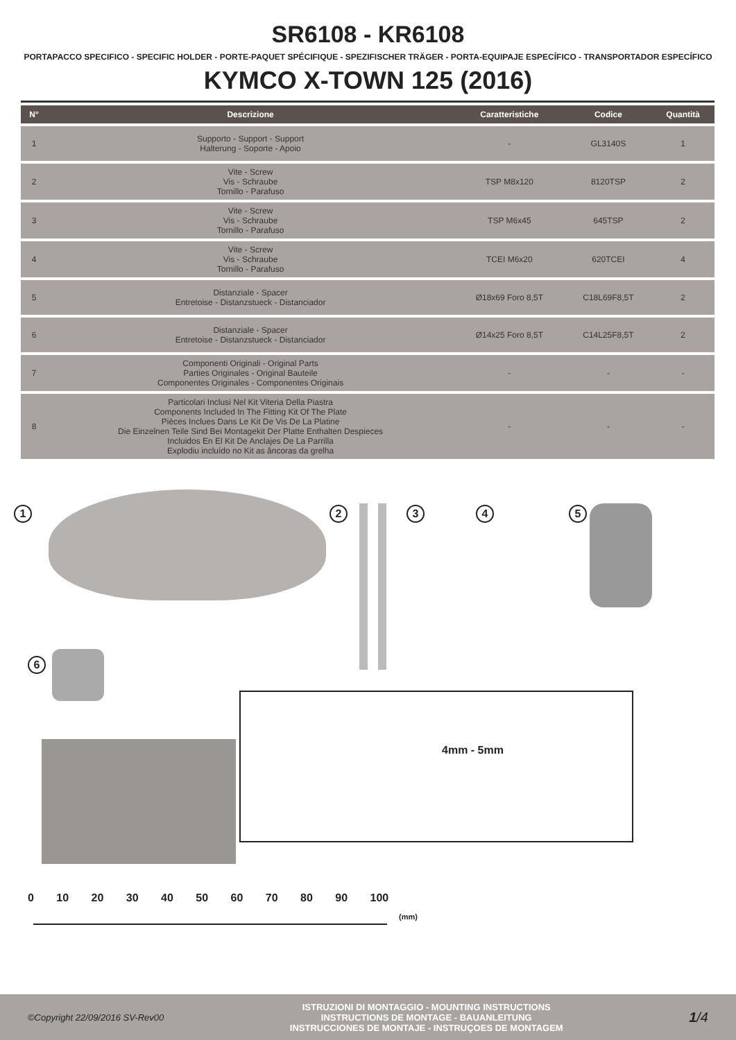SR6108 - KR6108
PORTAPACCO SPECIFICO - SPECIFIC HOLDER - PORTE-PAQUET SPÉCIFIQUE - SPEZIFISCHER TRÄGER - PORTA-EQUIPAJE ESPECÍFICO - TRANSPORTADOR ESPECÍFICO
KYMCO X-TOWN 125 (2016)
| N° | Descrizione | Caratteristiche | Codice | Quantità |
| --- | --- | --- | --- | --- |
| 1 | Supporto - Support - Support Halterung - Soporte - Apoio | - | GL3140S | 1 |
| 2 | Vite - Screw Vis - Schraube Tornillo - Parafuso | TSP M8x120 | 8120TSP | 2 |
| 3 | Vite - Screw Vis - Schraube Tornillo - Parafuso | TSP M6x45 | 645TSP | 2 |
| 4 | Vite - Screw Vis - Schraube Tornillo - Parafuso | TCEI M6x20 | 620TCEI | 4 |
| 5 | Distanziale - Spacer Entretoise - Distanzstueck - Distanciador | Ø18x69 Foro 8,5T | C18L69F8,5T | 2 |
| 6 | Distanziale - Spacer Entretoise - Distanzstueck - Distanciador | Ø14x25 Foro 8,5T | C14L25F8,5T | 2 |
| 7 | Componenti Originali - Original Parts Parties Originales - Original Bauteile Componentes Originales - Componentes Originais | - | - | - |
| 8 | Particolari Inclusi Nel Kit Viteria Della Piastra Components Included In The Fitting Kit Of The Plate Pièces Inclues Dans Le Kit De Vis De La Platine Die Einzelnen Teile Sind Bei Montagekit Der Platte Enthalten Despieces Incluidos En El Kit De Anclajes De La Parrilla Explodiu incluído no Kit as âncoras da grelha | - | - | - |
1 2 3 4 5
6
4mm - 5mm
0 10 20 30 40 50 60 70 80 90 100
(mm)
©Copyright 22/09/2016 SV-Rev00 ISTRUZIONI DI MONTAGGIO - MOUNTING INSTRUCTIONS
INSTRUCTIONS DE MONTAGE - BAUANLEITUNG
INSTRUCCIONES DE MONTAJE - INSTRUÇOES DE MONTAGEM 1/4